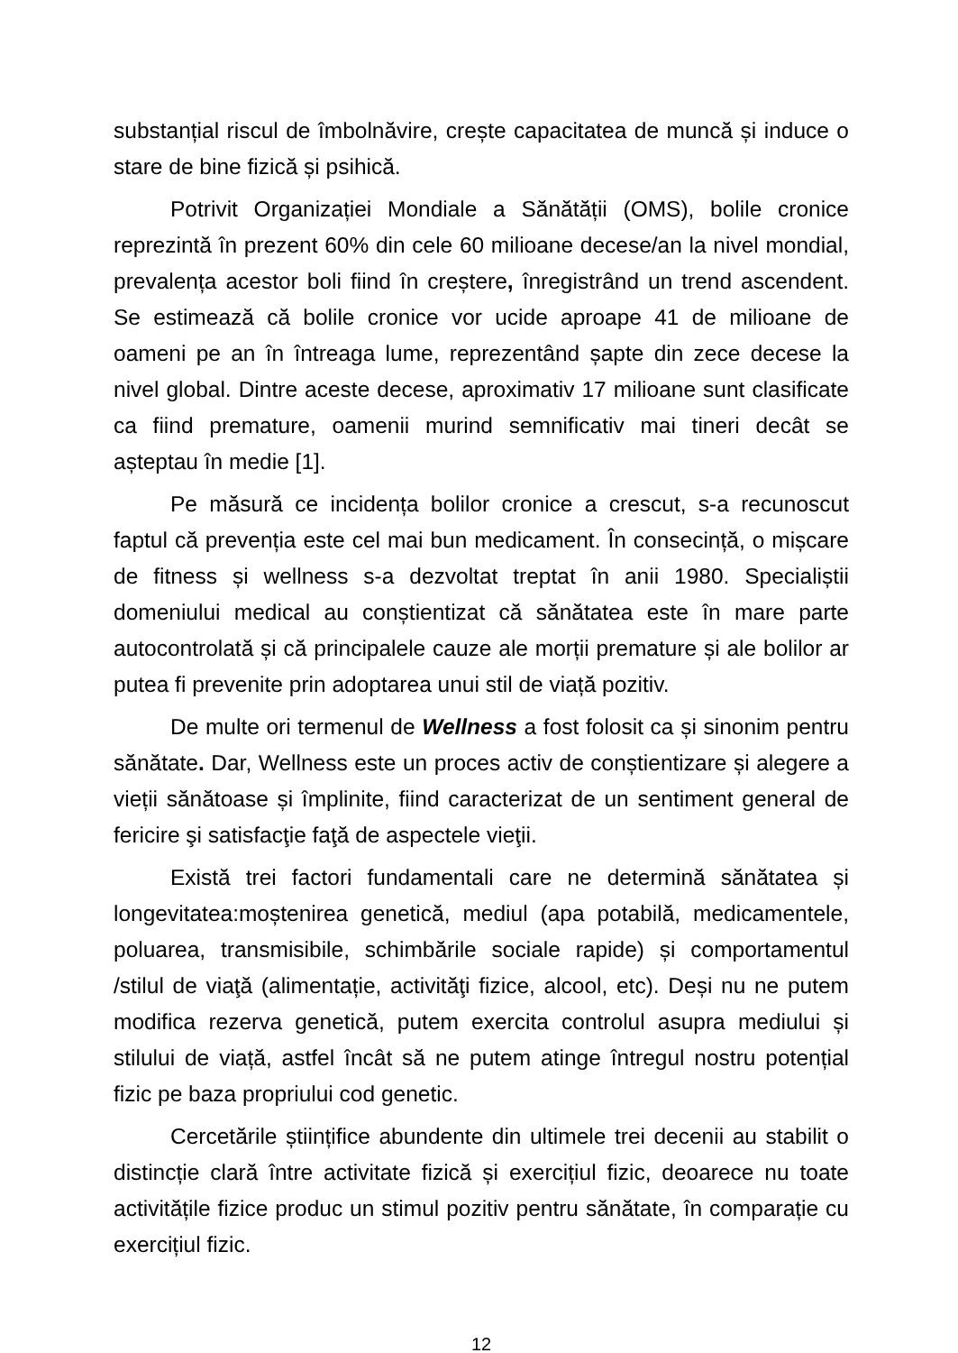substanțial riscul de îmbolnăvire, crește capacitatea de muncă și induce o stare de bine fizică și psihică.
Potrivit Organizației Mondiale a Sănătății (OMS), bolile cronice reprezintă în prezent 60% din cele 60 milioane decese/an la nivel mondial, prevalența acestor boli fiind în creștere, înregistrând un trend ascendent. Se estimează că bolile cronice vor ucide aproape 41 de milioane de oameni pe an în întreaga lume, reprezentând șapte din zece decese la nivel global. Dintre aceste decese, aproximativ 17 milioane sunt clasificate ca fiind premature, oamenii murind semnificativ mai tineri decât se așteptau în medie [1].
Pe măsură ce incidența bolilor cronice a crescut, s-a recunoscut faptul că prevenția este cel mai bun medicament. În consecință, o mișcare de fitness și wellness s-a dezvoltat treptat în anii 1980. Specialiștii domeniului medical au conștientizat că sănătatea este în mare parte autocontrolată și că principalele cauze ale morții premature și ale bolilor ar putea fi prevenite prin adoptarea unui stil de viață pozitiv.
De multe ori termenul de Wellness a fost folosit ca și sinonim pentru sănătate. Dar, Wellness este un proces activ de conștientizare și alegere a vieții sănătoase și împlinite, fiind caracterizat de un sentiment general de fericire şi satisfacţie faţă de aspectele vieţii.
Există trei factori fundamentali care ne determină sănătatea și longevitatea:moștenirea genetică, mediul (apa potabilă, medicamentele, poluarea, transmisibile, schimbările sociale rapide) și comportamentul /stilul de viaţă (alimentație, activităţi fizice, alcool, etc). Deși nu ne putem modifica rezerva genetică, putem exercita controlul asupra mediului și stilului de viață, astfel încât să ne putem atinge întregul nostru potențial fizic pe baza propriului cod genetic.
Cercetările științifice abundente din ultimele trei decenii au stabilit o distincție clară între activitate fizică și exercițiul fizic, deoarece nu toate activitățile fizice produc un stimul pozitiv pentru sănătate, în comparație cu exercițiul fizic.
12